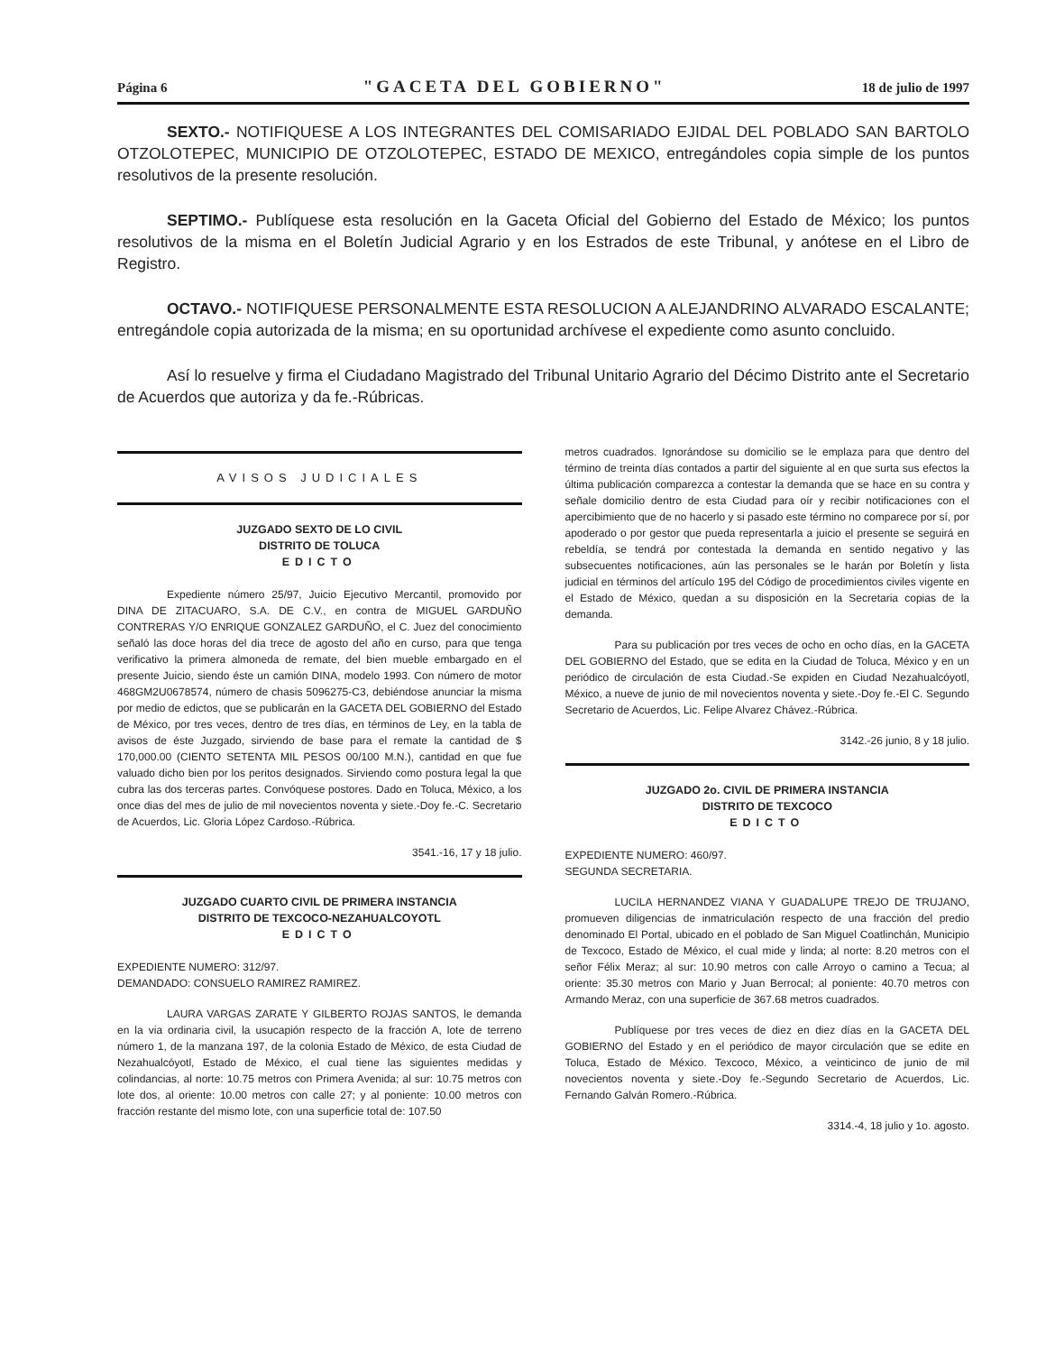Página 6 "GACETA DEL GOBIERNO" 18 de julio de 1997
SEXTO.- NOTIFIQUESE A LOS INTEGRANTES DEL COMISARIADO EJIDAL DEL POBLADO SAN BARTOLO OTZOLOTEPEC, MUNICIPIO DE OTZOLOTEPEC, ESTADO DE MEXICO, entregándoles copia simple de los puntos resolutivos de la presente resolución.
SEPTIMO.- Publíquese esta resolución en la Gaceta Oficial del Gobierno del Estado de México; los puntos resolutivos de la misma en el Boletín Judicial Agrario y en los Estrados de este Tribunal, y anótese en el Libro de Registro.
OCTAVO.- NOTIFIQUESE PERSONALMENTE ESTA RESOLUCION A ALEJANDRINO ALVARADO ESCALANTE; entregándole copia autorizada de la misma; en su oportunidad archívese el expediente como asunto concluido.
Así lo resuelve y firma el Ciudadano Magistrado del Tribunal Unitario Agrario del Décimo Distrito ante el Secretario de Acuerdos que autoriza y da fe.-Rúbricas.
AVISOS JUDICIALES
JUZGADO SEXTO DE LO CIVIL
DISTRITO DE TOLUCA
EDICTO
Expediente número 25/97, Juicio Ejecutivo Mercantil, promovido por DINA DE ZITACUARO, S.A. DE C.V., en contra de MIGUEL GARDUÑO CONTRERAS Y/O ENRIQUE GONZALEZ GARDUÑO, el C. Juez del conocimiento señaló las doce horas del dia trece de agosto del año en curso, para que tenga verificativo la primera almoneda de remate, del bien mueble embargado en el presente Juicio, siendo éste un camión DINA, modelo 1993. Con número de motor 468GM2U0678574, número de chasis 5096275-C3, debiéndose anunciar la misma por medio de edictos, que se publicarán en la GACETA DEL GOBIERNO del Estado de México, por tres veces, dentro de tres días, en términos de Ley, en la tabla de avisos de éste Juzgado, sirviendo de base para el remate la cantidad de $ 170,000.00 (CIENTO SETENTA MIL PESOS 00/100 M.N.), cantidad en que fue valuado dicho bien por los peritos designados. Sirviendo como postura legal la que cubra las dos terceras partes. Convóquese postores. Dado en Toluca, México, a los once dias del mes de julio de mil novecientos noventa y siete.-Doy fe.-C. Secretario de Acuerdos, Lic. Gloria López Cardoso.-Rúbrica.
3541.-16, 17 y 18 julio.
JUZGADO CUARTO CIVIL DE PRIMERA INSTANCIA
DISTRITO DE TEXCOCO-NEZAHUALCOYOTL
EDICTO
EXPEDIENTE NUMERO: 312/97.
DEMANDADO: CONSUELO RAMIREZ RAMIREZ.
LAURA VARGAS ZARATE Y GILBERTO ROJAS SANTOS, le demanda en la via ordinaria civil, la usucapión respecto de la fracción A, lote de terreno número 1, de la manzana 197, de la colonia Estado de México, de esta Ciudad de Nezahualcóyotl, Estado de México, el cual tiene las siguientes medidas y colindancias, al norte: 10.75 metros con Primera Avenida; al sur: 10.75 metros con lote dos, al oriente: 10.00 metros con calle 27; y al poniente: 10.00 metros con fracción restante del mismo lote, con una superficie total de: 107.50
metros cuadrados. Ignorándose su domicilio se le emplaza para que dentro del término de treinta días contados a partir del siguiente al en que surta sus efectos la última publicación comparezca a contestar la demanda que se hace en su contra y señale domicilio dentro de esta Ciudad para oír y recibir notificaciones con el apercibimiento que de no hacerlo y si pasado este término no comparece por sí, por apoderado o por gestor que pueda representarla a juicio el presente se seguirá en rebeldía, se tendrá por contestada la demanda en sentido negativo y las subsecuentes notificaciones, aún las personales se le harán por Boletín y lista judicial en términos del artículo 195 del Código de procedimientos civiles vigente en el Estado de México, quedan a su disposición en la Secretaria copias de la demanda.
Para su publicación por tres veces de ocho en ocho días, en la GACETA DEL GOBIERNO del Estado, que se edita en la Ciudad de Toluca, México y en un periódico de circulación de esta Ciudad.-Se expiden en Ciudad Nezahualcóyotl, México, a nueve de junio de mil novecientos noventa y siete.-Doy fe.-El C. Segundo Secretario de Acuerdos, Lic. Felipe Alvarez Chávez.-Rúbrica.
3142.-26 junio, 8 y 18 julio.
JUZGADO 2o. CIVIL DE PRIMERA INSTANCIA
DISTRITO DE TEXCOCO
EDICTO
EXPEDIENTE NUMERO: 460/97.
SEGUNDA SECRETARIA.
LUCILA HERNANDEZ VIANA Y GUADALUPE TREJO DE TRUJANO, promueven diligencias de inmatriculación respecto de una fracción del predio denominado El Portal, ubicado en el poblado de San Miguel Coatlinchán, Municipio de Texcoco, Estado de México, el cual mide y linda; al norte: 8.20 metros con el señor Félix Meraz; al sur: 10.90 metros con calle Arroyo o camino a Tecua; al oriente: 35.30 metros con Mario y Juan Berrocal; al poniente: 40.70 metros con Armando Meraz, con una superficie de 367.68 metros cuadrados.
Publíquese por tres veces de diez en diez días en la GACETA DEL GOBIERNO del Estado y en el periódico de mayor circulación que se edite en Toluca, Estado de México. Texcoco, México, a veinticinco de junio de mil novecientos noventa y siete.-Doy fe.-Segundo Secretario de Acuerdos, Lic. Fernando Galván Romero.-Rúbrica.
3314.-4, 18 julio y 1o. agosto.